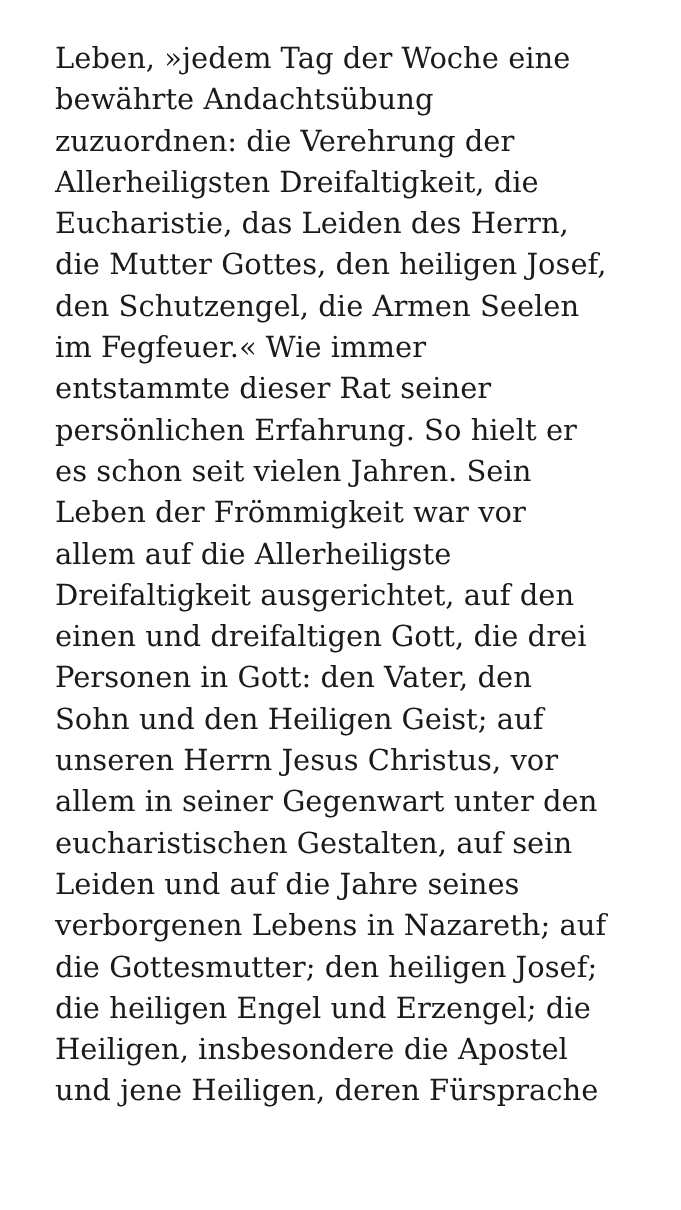Leben, »jedem Tag der Woche eine
bewährte Andachtsübung
zuzuordnen: die Verehrung der
Allerheiligsten Dreifaltigkeit, die
Eucharistie, das Leiden des Herrn,
die Mutter Gottes, den heiligen Josef,
den Schutzengel, die Armen Seelen
im Fegfeuer.« Wie immer
entstammte dieser Rat seiner
persönlichen Erfahrung. So hielt er
es schon seit vielen Jahren. Sein
Leben der Frömmigkeit war vor
allem auf die Allerheiligste
Dreifaltigkeit ausgerichtet, auf den
einen und dreifaltigen Gott, die drei
Personen in Gott: den Vater, den
Sohn und den Heiligen Geist; auf
unseren Herrn Jesus Christus, vor
allem in seiner Gegenwart unter den
eucharistischen Gestalten, auf sein
Leiden und auf die Jahre seines
verborgenen Lebens in Nazareth; auf
die Gottesmutter; den heiligen Josef;
die heiligen Engel und Erzengel; die
Heiligen, insbesondere die Apostel
und jene Heiligen, deren Fürsprache